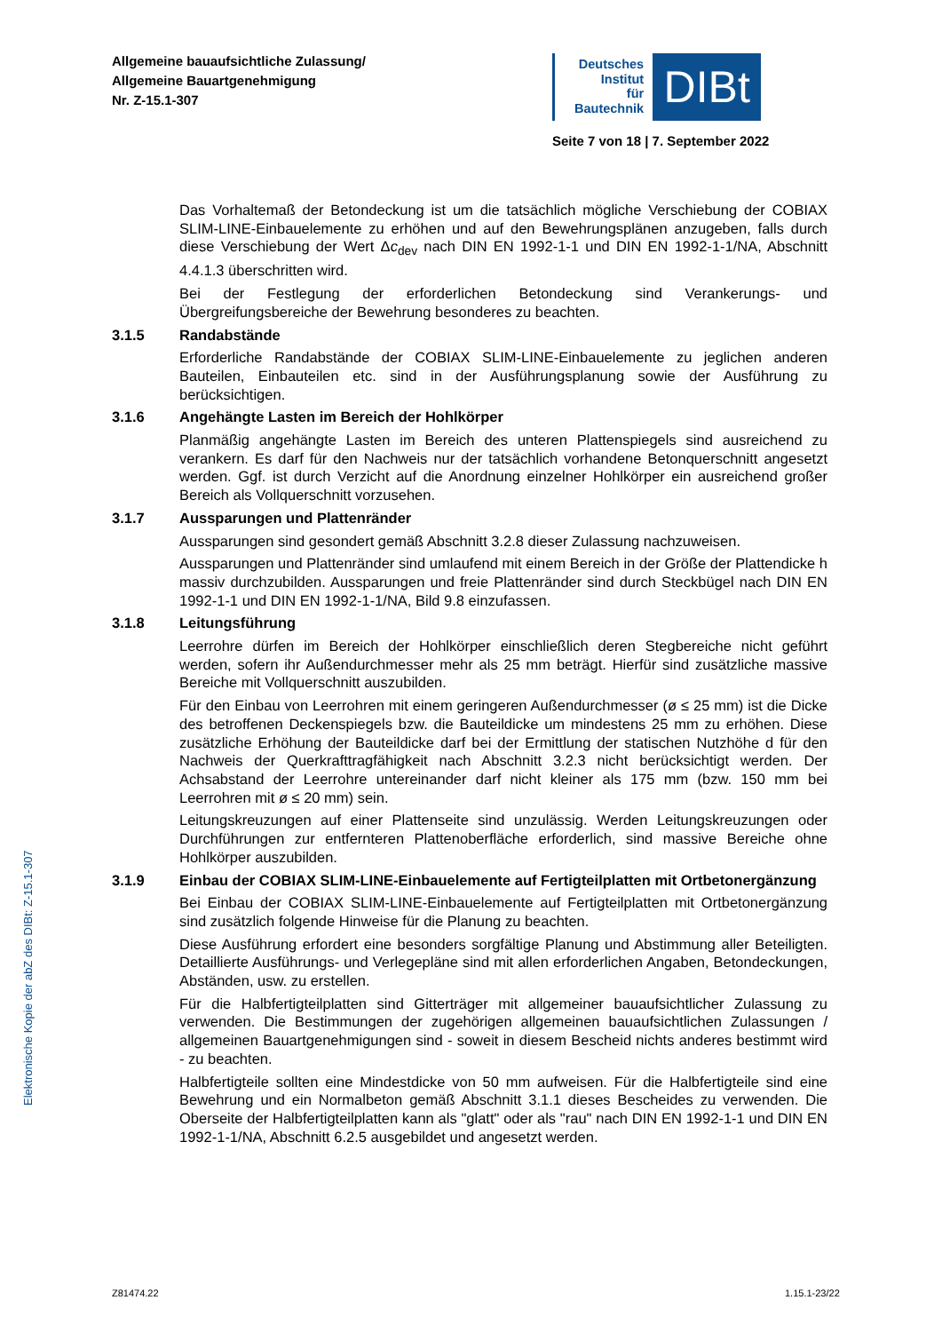Allgemeine bauaufsichtliche Zulassung/
Allgemeine Bauartgenehmigung
Nr. Z-15.1-307
Deutsches
Institut
für
Bautechnik
DIBt
Seite 7 von 18 | 7. September 2022
Elektronische Kopie der abZ des DIBt: Z-15.1-307
Das Vorhaltemaß der Betondeckung ist um die tatsächlich mögliche Verschiebung der COBIAX SLIM-LINE-Einbauelemente zu erhöhen und auf den Bewehrungsplänen anzugeben, falls durch diese Verschiebung der Wert Δc<sub>dev</sub> nach DIN EN 1992-1-1 und DIN EN 1992-1-1/NA, Abschnitt 4.4.1.3 überschritten wird.
Bei der Festlegung der erforderlichen Betondeckung sind Verankerungs- und Übergreifungsbereiche der Bewehrung besonderes zu beachten.
3.1.5 Randabstände
Erforderliche Randabstände der COBIAX SLIM-LINE-Einbauelemente zu jeglichen anderen Bauteilen, Einbauteilen etc. sind in der Ausführungsplanung sowie der Ausführung zu berücksichtigen.
3.1.6 Angehängte Lasten im Bereich der Hohlkörper
Planmäßig angehängte Lasten im Bereich des unteren Plattenspiegels sind ausreichend zu verankern. Es darf für den Nachweis nur der tatsächlich vorhandene Betonquerschnitt angesetzt werden. Ggf. ist durch Verzicht auf die Anordnung einzelner Hohlkörper ein ausreichend großer Bereich als Vollquerschnitt vorzusehen.
3.1.7 Aussparungen und Plattenränder
Aussparungen sind gesondert gemäß Abschnitt 3.2.8 dieser Zulassung nachzuweisen.
Aussparungen und Plattenränder sind umlaufend mit einem Bereich in der Größe der Plattendicke h massiv durchzubilden. Aussparungen und freie Plattenränder sind durch Steckbügel nach DIN EN 1992-1-1 und DIN EN 1992-1-1/NA, Bild 9.8 einzufassen.
3.1.8 Leitungsführung
Leerrohre dürfen im Bereich der Hohlkörper einschließlich deren Stegbereiche nicht geführt werden, sofern ihr Außendurchmesser mehr als 25 mm beträgt. Hierfür sind zusätzliche massive Bereiche mit Vollquerschnitt auszubilden.
Für den Einbau von Leerrohren mit einem geringeren Außendurchmesser (ø ≤ 25 mm) ist die Dicke des betroffenen Deckenspiegels bzw. die Bauteildicke um mindestens 25 mm zu erhöhen. Diese zusätzliche Erhöhung der Bauteildicke darf bei der Ermittlung der statischen Nutzhöhe d für den Nachweis der Querkrafttragfähigkeit nach Abschnitt 3.2.3 nicht berücksichtigt werden. Der Achsabstand der Leerrohre untereinander darf nicht kleiner als 175 mm (bzw. 150 mm bei Leerrohren mit ø ≤ 20 mm) sein.
Leitungskreuzungen auf einer Plattenseite sind unzulässig. Werden Leitungskreuzungen oder Durchführungen zur entfernteren Plattenoberfläche erforderlich, sind massive Bereiche ohne Hohlkörper auszubilden.
3.1.9 Einbau der COBIAX SLIM-LINE-Einbauelemente auf Fertigteilplatten mit Ortbetonergänzung
Bei Einbau der COBIAX SLIM-LINE-Einbauelemente auf Fertigteilplatten mit Ortbetonergänzung sind zusätzlich folgende Hinweise für die Planung zu beachten.
Diese Ausführung erfordert eine besonders sorgfältige Planung und Abstimmung aller Beteiligten. Detaillierte Ausführungs- und Verlegepläne sind mit allen erforderlichen Angaben, Betondeckungen, Abständen, usw. zu erstellen.
Für die Halbfertigteilplatten sind Gitterträger mit allgemeiner bauaufsichtlicher Zulassung zu verwenden. Die Bestimmungen der zugehörigen allgemeinen bauaufsichtlichen Zulassungen / allgemeinen Bauartgenehmigungen sind - soweit in diesem Bescheid nichts anderes bestimmt wird - zu beachten.
Halbfertigteile sollten eine Mindestdicke von 50 mm aufweisen. Für die Halbfertigteile sind eine Bewehrung und ein Normalbeton gemäß Abschnitt 3.1.1 dieses Bescheides zu verwenden. Die Oberseite der Halbfertigteilplatten kann als "glatt" oder als "rau" nach DIN EN 1992-1-1 und DIN EN 1992-1-1/NA, Abschnitt 6.2.5 ausgebildet und angesetzt werden.
Z81474.22 1.15.1-23/22